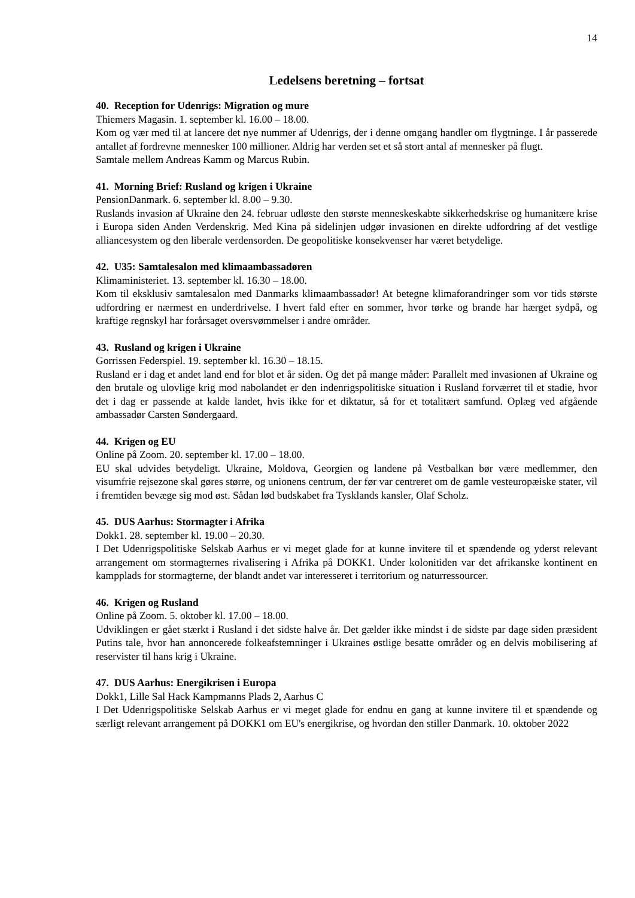14
Ledelsens beretning – fortsat
40. Reception for Udenrigs: Migration og mure
Thiemers Magasin. 1. september kl. 16.00 – 18.00.
Kom og vær med til at lancere det nye nummer af Udenrigs, der i denne omgang handler om flygtninge. I år passerede antallet af fordrevne mennesker 100 millioner. Aldrig har verden set et så stort antal af mennesker på flugt.
Samtale mellem Andreas Kamm og Marcus Rubin.
41. Morning Brief: Rusland og krigen i Ukraine
PensionDanmark. 6. september kl. 8.00 – 9.30.
Ruslands invasion af Ukraine den 24. februar udløste den største menneskeskabte sikkerhedskrise og humanitære krise i Europa siden Anden Verdenskrig. Med Kina på sidelinjen udgør invasionen en direkte udfordring af det vestlige alliancesystem og den liberale verdensorden. De geopolitiske konsekvenser har været betydelige.
42. U35: Samtalesalon med klimaambassadøren
Klimaministeriet. 13. september kl. 16.30 – 18.00.
Kom til eksklusiv samtalesalon med Danmarks klimaambassadør! At betegne klimaforandringer som vor tids største udfordring er nærmest en underdrivelse. I hvert fald efter en sommer, hvor tørke og brande har hærget sydpå, og kraftige regnskyl har forårsaget oversvømmelser i andre områder.
43. Rusland og krigen i Ukraine
Gorrissen Federspiel. 19. september kl. 16.30 – 18.15.
Rusland er i dag et andet land end for blot et år siden. Og det på mange måder: Parallelt med invasionen af Ukraine og den brutale og ulovlige krig mod nabolandet er den indenrigspolitiske situation i Rusland forværret til et stadie, hvor det i dag er passende at kalde landet, hvis ikke for et diktatur, så for et totalitært samfund. Oplæg ved afgående ambassadør Carsten Søndergaard.
44. Krigen og EU
Online på Zoom. 20. september kl. 17.00 – 18.00.
EU skal udvides betydeligt. Ukraine, Moldova, Georgien og landene på Vestbalkan bør være medlemmer, den visumfrie rejsezone skal gøres større, og unionens centrum, der før var centreret om de gamle vesteuropæiske stater, vil i fremtiden bevæge sig mod øst. Sådan lød budskabet fra Tysklands kansler, Olaf Scholz.
45. DUS Aarhus: Stormagter i Afrika
Dokk1. 28. september kl. 19.00 – 20.30.
I Det Udenrigspolitiske Selskab Aarhus er vi meget glade for at kunne invitere til et spændende og yderst relevant arrangement om stormagternes rivalisering i Afrika på DOKK1. Under kolonitiden var det afrikanske kontinent en kampplads for stormagterne, der blandt andet var interesseret i territorium og naturressourcer.
46. Krigen og Rusland
Online på Zoom. 5. oktober kl. 17.00 – 18.00.
Udviklingen er gået stærkt i Rusland i det sidste halve år. Det gælder ikke mindst i de sidste par dage siden præsident Putins tale, hvor han annoncerede folkeafstemninger i Ukraines østlige besatte områder og en delvis mobilisering af reservister til hans krig i Ukraine.
47. DUS Aarhus: Energikrisen i Europa
Dokk1, Lille Sal Hack Kampmanns Plads 2, Aarhus C
I Det Udenrigspolitiske Selskab Aarhus er vi meget glade for endnu en gang at kunne invitere til et spændende og særligt relevant arrangement på DOKK1 om EU's energikrise, og hvordan den stiller Danmark. 10. oktober 2022